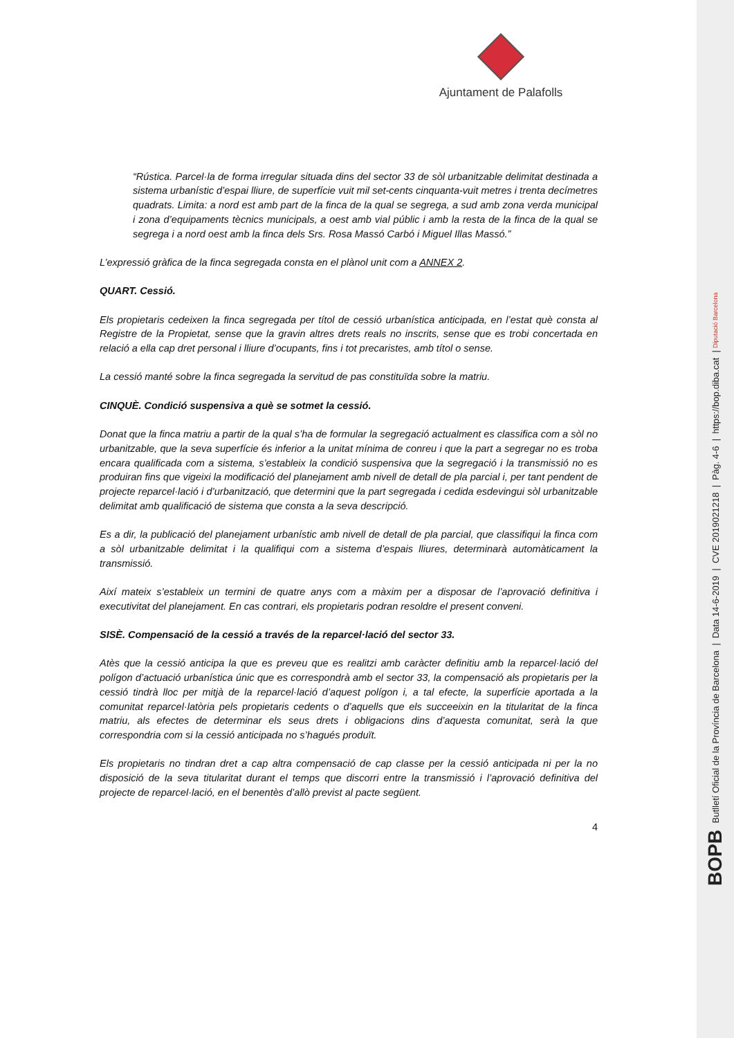Ajuntament de Palafolls
“Rústica. Parcel·la de forma irregular situada dins del sector 33 de sòl urbanitzable delimitat destinada a sistema urbanístic d’espai lliure, de superfície vuit mil set-cents cinquanta-vuit metres i trenta decímetres quadrats. Limita: a nord est amb part de la finca de la qual se segrega, a sud amb zona verda municipal i zona d’equipaments tècnics municipals, a oest amb vial públic i amb la resta de la finca de la qual se segrega i a nord oest amb la finca dels Srs. Rosa Massó Carbó i Miguel Illas Massó.”
L’expressió gràfica de la finca segregada consta en el plànol unit com a ANNEX 2.
QUART. Cessió.
Els propietaris cedeixen la finca segregada per títol de cessió urbanística anticipada, en l’estat què consta al Registre de la Propietat, sense que la gravin altres drets reals no inscrits, sense que es trobi concertada en relació a ella cap dret personal i lliure d’ocupants, fins i tot precaristes, amb títol o sense.
La cessió manté sobre la finca segregada la servitud de pas constituïda sobre la matriu.
CINQUÈ. Condició suspensiva a què se sotmet la cessió.
Donat que la finca matriu a partir de la qual s’ha de formular la segregació actualment es classifica com a sòl no urbanitzable, que la seva superfície és inferior a la unitat mínima de conreu i que la part a segregar no es troba encara qualificada com a sistema, s’estableix la condició suspensiva que la segregació i la transmissió no es produiran fins que vigeixi la modificació del planejament amb nivell de detall de pla parcial i, per tant pendent de projecte reparcel·lació i d’urbanització, que determini que la part segregada i cedida esdevingui sòl urbanitzable delimitat amb qualificació de sistema que consta a la seva descripció.
Es a dir, la publicació del planejament urbanístic amb nivell de detall de pla parcial, que classifiqui la finca com a sòl urbanitzable delimitat i la qualifiqui com a sistema d’espais lliures, determinarà automàticament la transmissió.
Així mateix s’estableix un termini de quatre anys com a màxim per a disposar de l’aprovació definitiva i executivitat del planejament. En cas contrari, els propietaris podran resoldre el present conveni.
SISÈ. Compensació de la cessió a través de la reparcel·lació del sector 33.
Atès que la cessió anticipa la que es preveu que es realitzi amb caràcter definitiu amb la reparcel·lació del polígon d’actuació urbanística únic que es correspondrà amb el sector 33, la compensació als propietaris per la cessió tindrà lloc per mitjà de la reparcel·lació d’aquest polígon i, a tal efecte, la superfície aportada a la comunitat reparcel·latòria pels propietaris cedents o d’aquells que els succeeixin en la titularitat de la finca matriu, als efectes de determinar els seus drets i obligacions dins d’aquesta comunitat, serà la que correspondria com si la cessió anticipada no s’hagués produït.
Els propietaris no tindran dret a cap altra compensació de cap classe per la cessió anticipada ni per la no disposició de la seva titularitat durant el temps que discorri entre la transmissió i l’aprovació definitiva del projecte de reparcel·lació, en el benentès d’allò previst al pacte següent.
4
BOPB Butlletí Oficial de la Província de Barcelona | Data 14-6-2019 | CVE 2019021218 | Pàg. 4-6 | https://bop.diba.cat | Diputació Barcelona